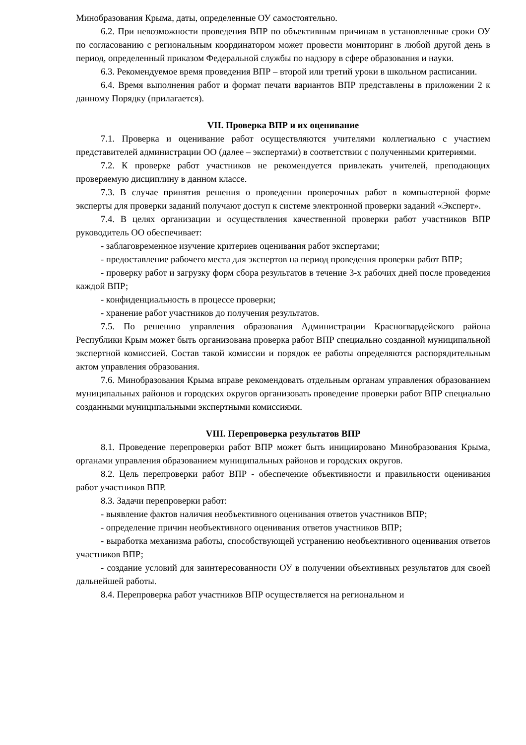Минобразования Крыма, даты, определенные ОУ самостоятельно.
6.2. При невозможности проведения ВПР по объективным причинам в установленные сроки ОУ по согласованию с региональным координатором может провести мониторинг в любой другой день в период, определенный приказом Федеральной службы по надзору в сфере образования и науки.
6.3. Рекомендуемое время проведения ВПР – второй или третий уроки в школьном расписании.
6.4. Время выполнения работ и формат печати вариантов ВПР представлены в приложении 2 к данному Порядку (прилагается).
VII. Проверка ВПР и их оценивание
7.1. Проверка и оценивание работ осуществляются учителями коллегиально с участием представителей администрации ОО (далее – экспертами) в соответствии с полученными критериями.
7.2. К проверке работ участников не рекомендуется привлекать учителей, преподающих проверяемую дисциплину в данном классе.
7.3. В случае принятия решения о проведении проверочных работ в компьютерной форме эксперты для проверки заданий получают доступ к системе электронной проверки заданий «Эксперт».
7.4. В целях организации и осуществления качественной проверки работ участников ВПР руководитель ОО обеспечивает:
- заблаговременное изучение критериев оценивания работ экспертами;
- предоставление рабочего места для экспертов на период проведения проверки работ ВПР;
- проверку работ и загрузку форм сбора результатов в течение 3-х рабочих дней после проведения каждой ВПР;
- конфиденциальность в процессе проверки;
- хранение работ участников до получения результатов.
7.5. По решению управления образования Администрации Красногвардейского района Республики Крым может быть организована проверка работ ВПР специально созданной муниципальной экспертной комиссией. Состав такой комиссии и порядок ее работы определяются распорядительным актом управления образования.
7.6. Минобразования Крыма вправе рекомендовать отдельным органам управления образованием муниципальных районов и городских округов организовать проведение проверки работ ВПР специально созданными муниципальными экспертными комиссиями.
VIII. Перепроверка результатов ВПР
8.1. Проведение перепроверки работ ВПР может быть инициировано Минобразования Крыма, органами управления образованием муниципальных районов и городских округов.
8.2. Цель перепроверки работ ВПР - обеспечение объективности и правильности оценивания работ участников ВПР.
8.3. Задачи перепроверки работ:
- выявление фактов наличия необъективного оценивания ответов участников ВПР;
- определение причин необъективного оценивания ответов участников ВПР;
- выработка механизма работы, способствующей устранению необъективного оценивания ответов участников ВПР;
- создание условий для заинтересованности ОУ в получении объективных результатов для своей дальнейшей работы.
8.4. Перепроверка работ участников ВПР осуществляется на региональном и